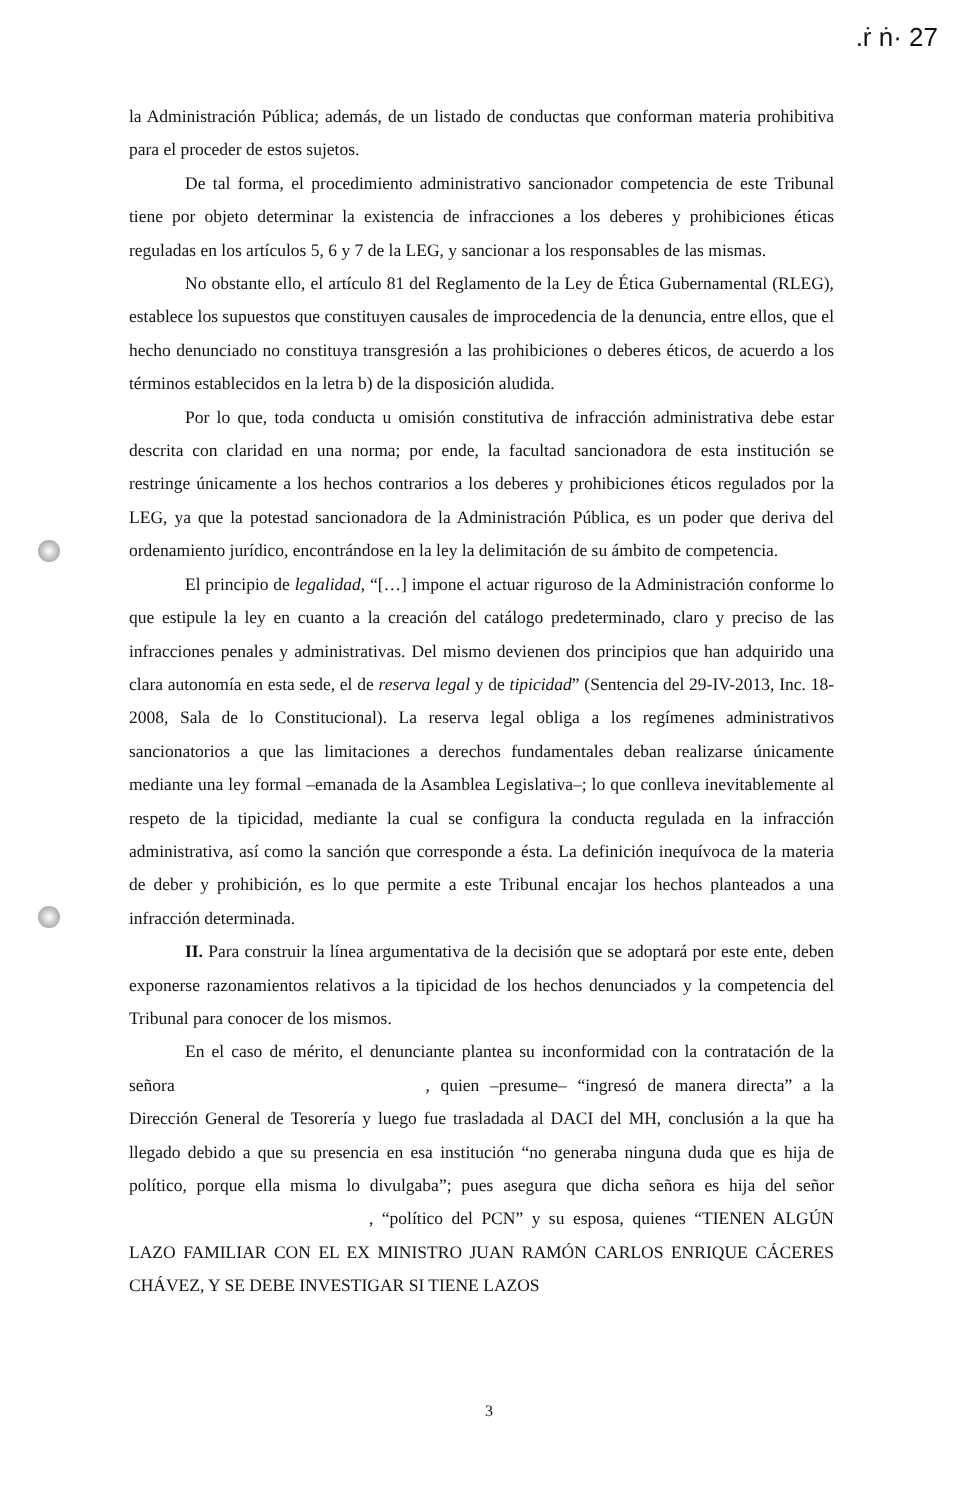.ṙ ṅ· 27
la Administración Pública; además, de un listado de conductas que conforman materia prohibitiva para el proceder de estos sujetos.
De tal forma, el procedimiento administrativo sancionador competencia de este Tribunal tiene por objeto determinar la existencia de infracciones a los deberes y prohibiciones éticas reguladas en los artículos 5, 6 y 7 de la LEG, y sancionar a los responsables de las mismas.
No obstante ello, el artículo 81 del Reglamento de la Ley de Ética Gubernamental (RLEG), establece los supuestos que constituyen causales de improcedencia de la denuncia, entre ellos, que el hecho denunciado no constituya transgresión a las prohibiciones o deberes éticos, de acuerdo a los términos establecidos en la letra b) de la disposición aludida.
Por lo que, toda conducta u omisión constitutiva de infracción administrativa debe estar descrita con claridad en una norma; por ende, la facultad sancionadora de esta institución se restringe únicamente a los hechos contrarios a los deberes y prohibiciones éticos regulados por la LEG, ya que la potestad sancionadora de la Administración Pública, es un poder que deriva del ordenamiento jurídico, encontrándose en la ley la delimitación de su ámbito de competencia.
El principio de legalidad, “[…] impone el actuar riguroso de la Administración conforme lo que estipule la ley en cuanto a la creación del catálogo predeterminado, claro y preciso de las infracciones penales y administrativas. Del mismo devienen dos principios que han adquirido una clara autonomía en esta sede, el de reserva legal y de tipicidad” (Sentencia del 29-IV-2013, Inc. 18-2008, Sala de lo Constitucional). La reserva legal obliga a los regímenes administrativos sancionatorios a que las limitaciones a derechos fundamentales deban realizarse únicamente mediante una ley formal –emanada de la Asamblea Legislativa–; lo que conlleva inevitablemente al respeto de la tipicidad, mediante la cual se configura la conducta regulada en la infracción administrativa, así como la sanción que corresponde a ésta. La definición inequívoca de la materia de deber y prohibición, es lo que permite a este Tribunal encajar los hechos planteados a una infracción determinada.
II. Para construir la línea argumentativa de la decisión que se adoptará por este ente, deben exponerse razonamientos relativos a la tipicidad de los hechos denunciados y la competencia del Tribunal para conocer de los mismos.
En el caso de mérito, el denunciante plantea su inconformidad con la contratación de la señora , quien –presume– “ingresó de manera directa” a la Dirección General de Tesorería y luego fue trasladada al DACI del MH, conclusión a la que ha llegado debido a que su presencia en esa institución “no generaba ninguna duda que es hija de político, porque ella misma lo divulgaba”; pues asegura que dicha señora es hija del señor , “político del PCN” y su esposa, quienes “TIENEN ALGÚN LAZO FAMILIAR CON EL EX MINISTRO JUAN RAMÓN CARLOS ENRIQUE CÁCERES CHÁVEZ, Y SE DEBE INVESTIGAR SI TIENE LAZOS
3